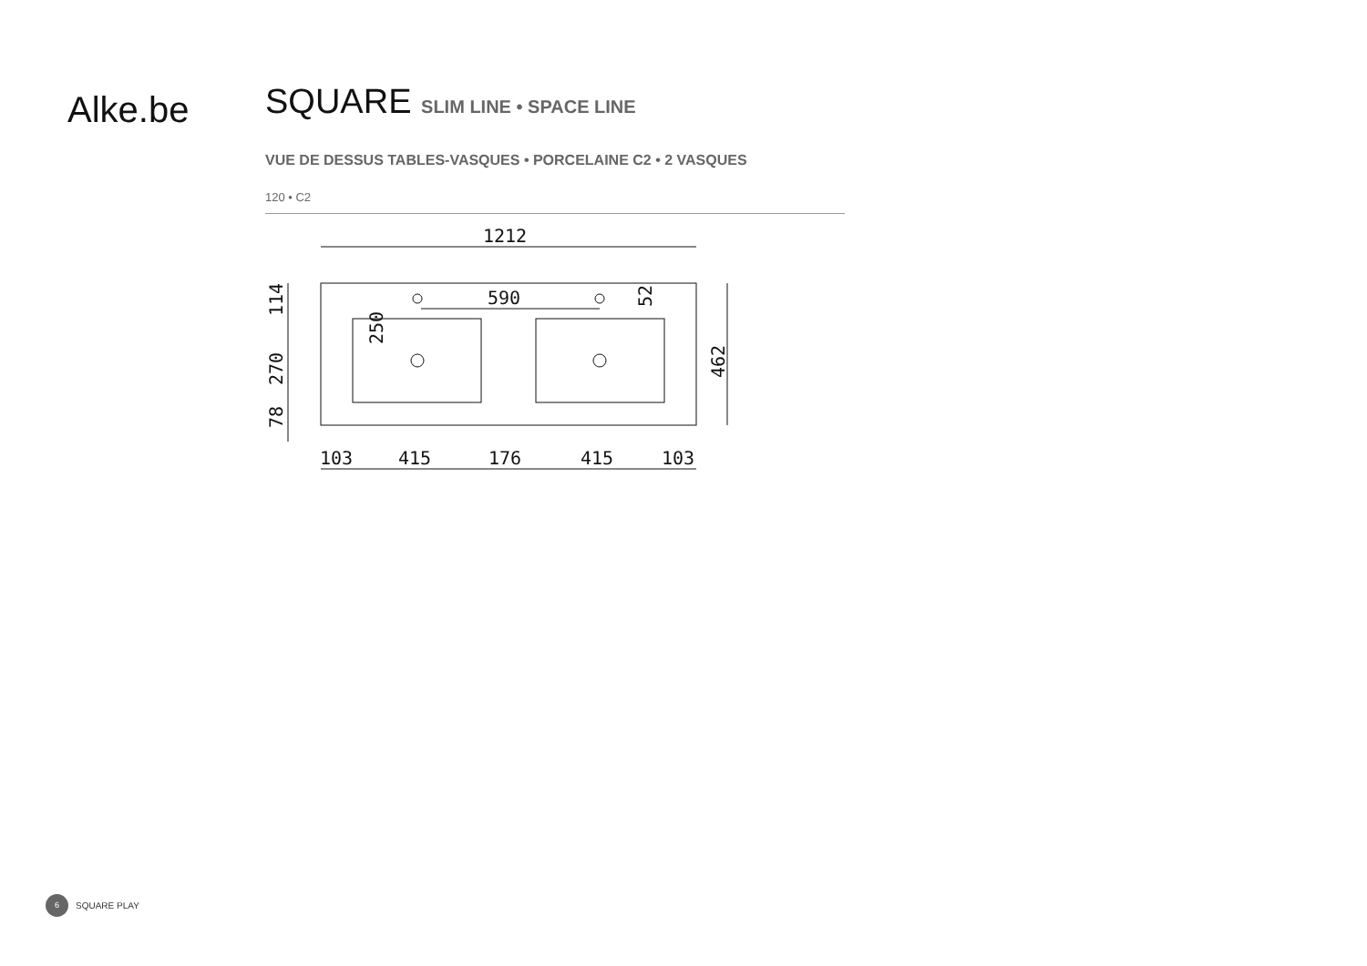Alke.be
SQUARE SLIM LINE • SPACE LINE
VUE DE DESSUS TABLES-VASQUES • PORCELAINE C2 • 2 VASQUES
120 • C2
1212
590
415
415
176
103
103
114
270
78
250
52
462
6
SQUARE PLAY